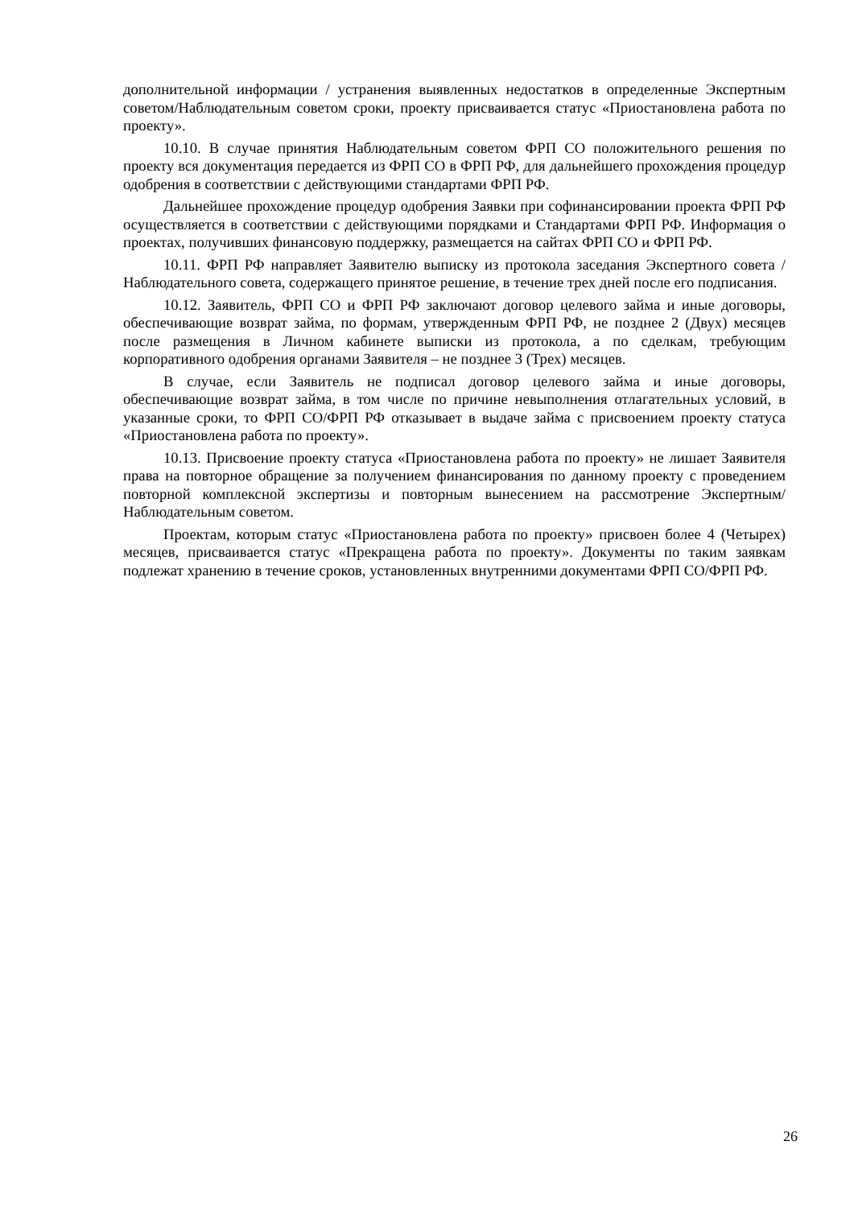дополнительной информации / устранения выявленных недостатков в определенные Экспертным советом/Наблюдательным советом сроки, проекту присваивается статус «Приостановлена работа по проекту».
10.10. В случае принятия Наблюдательным советом ФРП СО положительного решения по проекту вся документация передается из ФРП СО в ФРП РФ, для дальнейшего прохождения процедур одобрения в соответствии с действующими стандартами ФРП РФ.
Дальнейшее прохождение процедур одобрения Заявки при софинансировании проекта ФРП РФ осуществляется в соответствии с действующими порядками и Стандартами ФРП РФ. Информация о проектах, получивших финансовую поддержку, размещается на сайтах ФРП СО и ФРП РФ.
10.11. ФРП РФ направляет Заявителю выписку из протокола заседания Экспертного совета / Наблюдательного совета, содержащего принятое решение, в течение трех дней после его подписания.
10.12. Заявитель, ФРП СО и ФРП РФ заключают договор целевого займа и иные договоры, обеспечивающие возврат займа, по формам, утвержденным ФРП РФ, не позднее 2 (Двух) месяцев после размещения в Личном кабинете выписки из протокола, а по сделкам, требующим корпоративного одобрения органами Заявителя – не позднее 3 (Трех) месяцев.
В случае, если Заявитель не подписал договор целевого займа и иные договоры, обеспечивающие возврат займа, в том числе по причине невыполнения отлагательных условий, в указанные сроки, то ФРП СО/ФРП РФ отказывает в выдаче займа с присвоением проекту статуса «Приостановлена работа по проекту».
10.13. Присвоение проекту статуса «Приостановлена работа по проекту» не лишает Заявителя права на повторное обращение за получением финансирования по данному проекту с проведением повторной комплексной экспертизы и повторным вынесением на рассмотрение Экспертным/Наблюдательным советом.
Проектам, которым статус «Приостановлена работа по проекту» присвоен более 4 (Четырех) месяцев, присваивается статус «Прекращена работа по проекту». Документы по таким заявкам подлежат хранению в течение сроков, установленных внутренними документами ФРП СО/ФРП РФ.
26